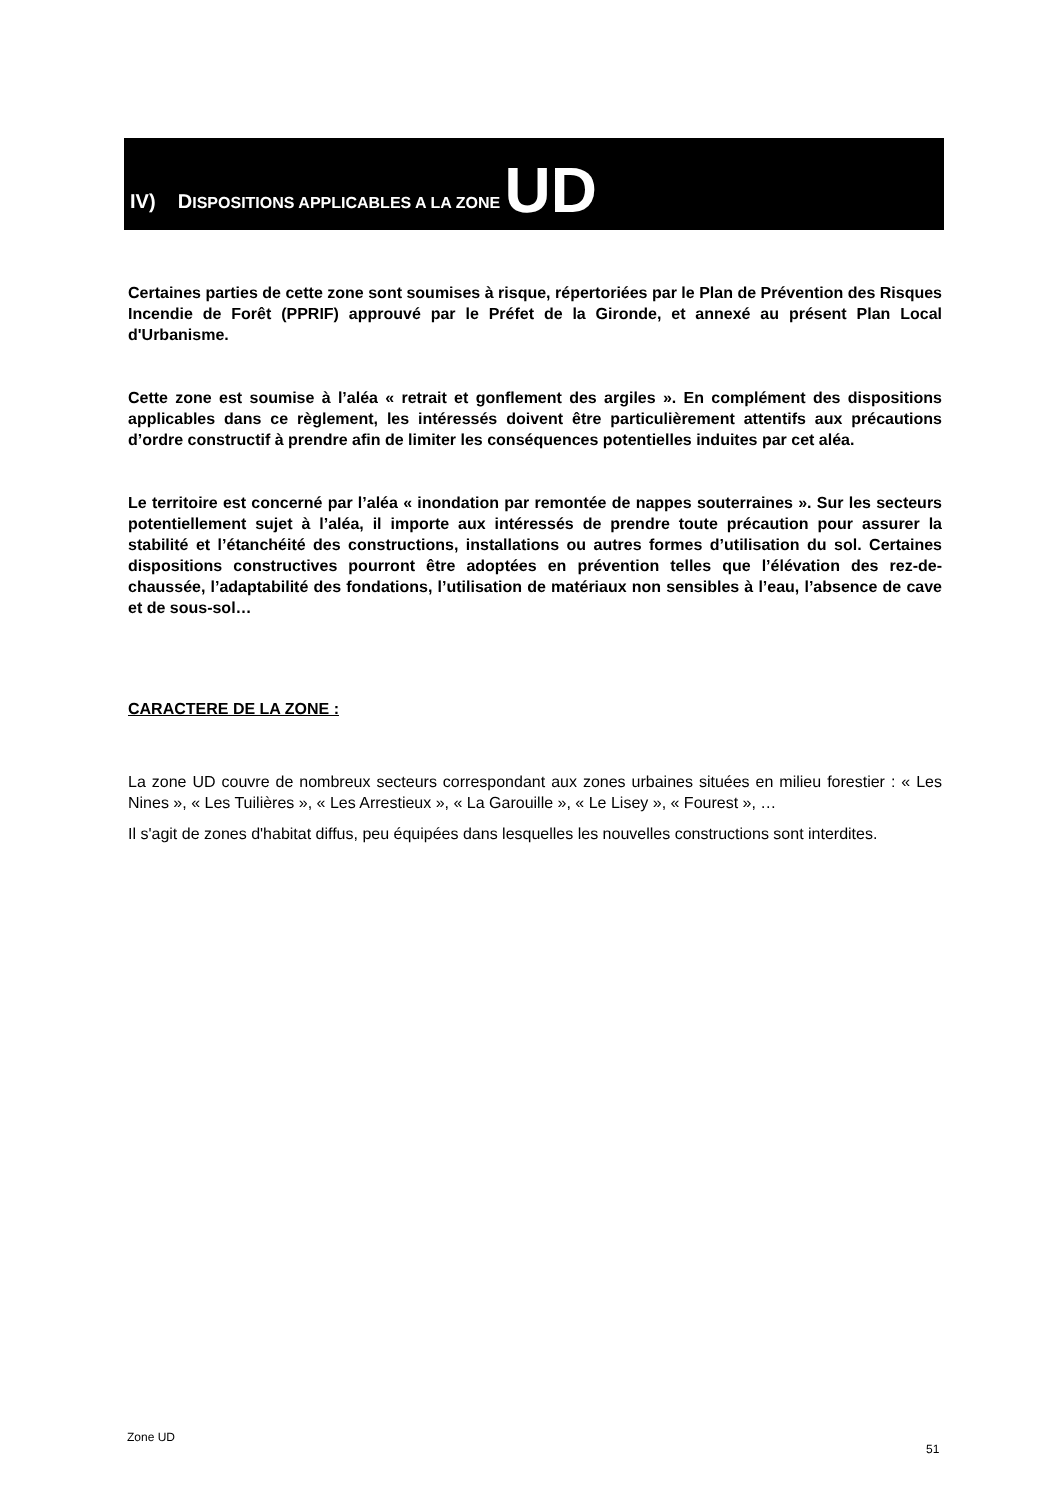IV) DISPOSITIONS APPLICABLES A LA ZONE UD
Certaines parties de cette zone sont soumises à risque, répertoriées par le Plan de Prévention des Risques Incendie de Forêt (PPRIF) approuvé par le Préfet de la Gironde, et annexé au présent Plan Local d'Urbanisme.
Cette zone est soumise à l’aléa « retrait et gonflement des argiles ». En complément des dispositions applicables dans ce règlement, les intéressés doivent être particulièrement attentifs aux précautions d’ordre constructif à prendre afin de limiter les conséquences potentielles induites par cet aléa.
Le territoire est concerné par l’aléa « inondation par remontée de nappes souterraines ». Sur les secteurs potentiellement sujet à l’aléa, il importe aux intéressés de prendre toute précaution pour assurer la stabilité et l’étanchéité des constructions, installations ou autres formes d’utilisation du sol. Certaines dispositions constructives pourront être adoptées en prévention telles que l’élévation des rez-de-chaussée, l’adaptabilité des fondations, l’utilisation de matériaux non sensibles à l’eau, l’absence de cave et de sous-sol…
CARACTERE DE LA ZONE :
La zone UD couvre de nombreux secteurs correspondant aux zones urbaines situées en milieu forestier : « Les Nines », « Les Tuilières », « Les Arrestieux », « La Garouille », « Le Lisey », « Fourest », …
Il s'agit de zones d'habitat diffus, peu équipées dans lesquelles les nouvelles constructions sont interdites.
Zone UD
51